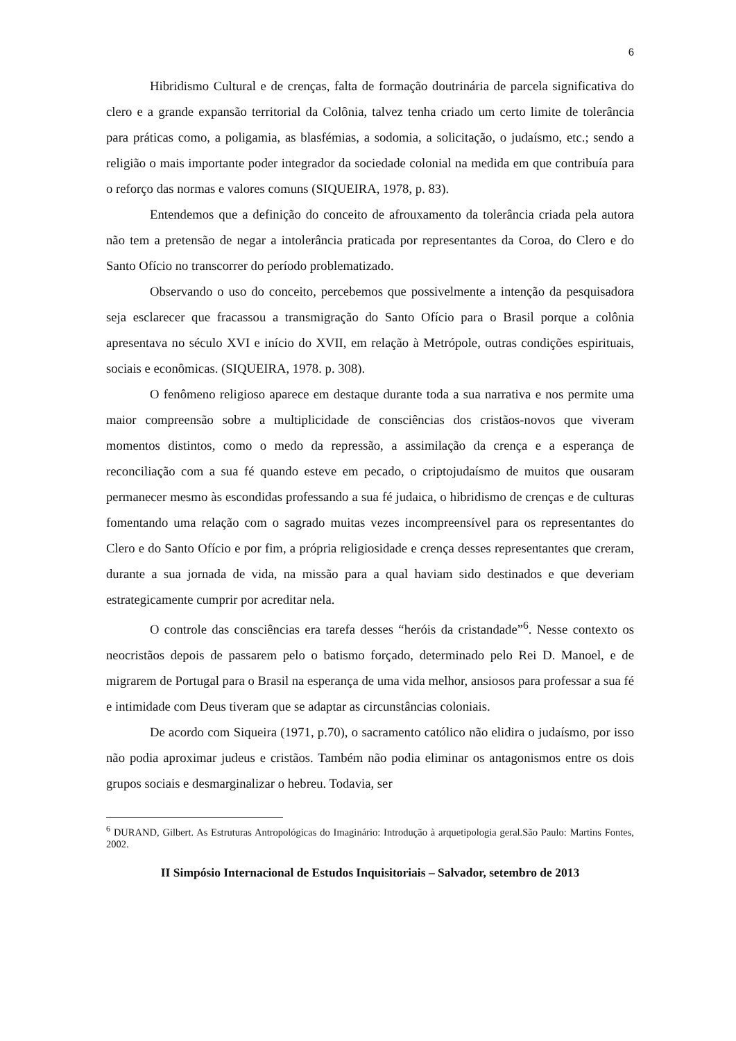6
Hibridismo Cultural e de crenças, falta de formação doutrinária de parcela significativa do clero e a grande expansão territorial da Colônia, talvez tenha criado um certo limite de tolerância para práticas como, a poligamia, as blasfémias, a sodomia, a solicitação, o judaísmo, etc.; sendo a religião o mais importante poder integrador da sociedade colonial na medida em que contribuía para o reforço das normas e valores comuns (SIQUEIRA, 1978, p. 83).
Entendemos que a definição do conceito de afrouxamento da tolerância criada pela autora não tem a pretensão de negar a intolerância praticada por representantes da Coroa, do Clero e do Santo Ofício no transcorrer do período problematizado.
Observando o uso do conceito, percebemos que possivelmente a intenção da pesquisadora seja esclarecer que fracassou a transmigração do Santo Ofício para o Brasil porque a colônia apresentava no século XVI e início do XVII, em relação à Metrópole, outras condições espirituais, sociais e econômicas. (SIQUEIRA, 1978. p. 308).
O fenômeno religioso aparece em destaque durante toda a sua narrativa e nos permite uma maior compreensão sobre a multiplicidade de consciências dos cristãos-novos que viveram momentos distintos, como o medo da repressão, a assimilação da crença e a esperança de reconciliação com a sua fé quando esteve em pecado, o criptojudaísmo de muitos que ousaram permanecer mesmo às escondidas professando a sua fé judaica, o hibridismo de crenças e de culturas fomentando uma relação com o sagrado muitas vezes incompreensível para os representantes do Clero e do Santo Ofício e por fim, a própria religiosidade e crença desses representantes que creram, durante a sua jornada de vida, na missão para a qual haviam sido destinados e que deveriam estrategicamente cumprir por acreditar nela.
O controle das consciências era tarefa desses “heróis da cristandade”<sup>6</sup>. Nesse contexto os neocristãos depois de passarem pelo o batismo forçado, determinado pelo Rei D. Manoel, e de migrarem de Portugal para o Brasil na esperança de uma vida melhor, ansiosos para professar a sua fé e intimidade com Deus tiveram que se adaptar as circunstâncias coloniais.
De acordo com Siqueira (1971, p.70), o sacramento católico não elidira o judaísmo, por isso não podia aproximar judeus e cristãos. Também não podia eliminar os antagonismos entre os dois grupos sociais e desmarginalizar o hebreu. Todavia, ser
<sup>6</sup> DURAND, Gilbert. As Estruturas Antropológicas do Imaginário: Introdução à arquetipologia geral.São Paulo: Martins Fontes, 2002.
II Simpósio Internacional de Estudos Inquisitoriais – Salvador, setembro de 2013